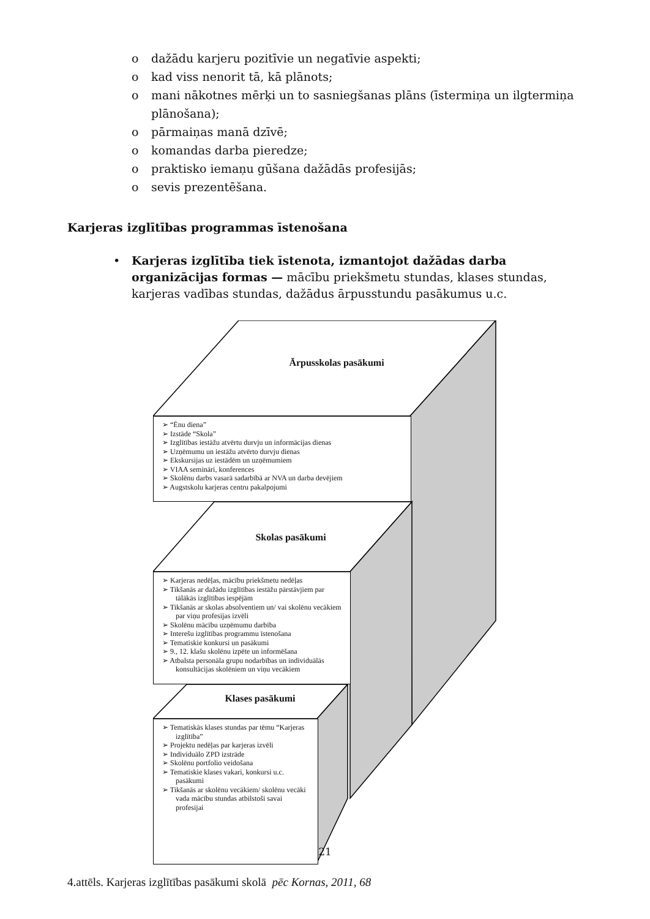o dažādu karjeru pozitīvie un negatīvie aspekti;
o kad viss nenorit tā, kā plānots;
o mani nākotnes mērķi un to sasniegšanas plāns (īstermiņa un ilgtermiņa plānošana);
o pārmaiņas manā dzīvē;
o komandas darba pieredze;
o praktisko iemaņu gūšana dažādās profesijās;
o sevis prezentēšana.
Karjeras izglītības programmas īstenošana
• Karjeras izglītība tiek īstenota, izmantojot dažādas darba organizācijas formas — mācību priekšmetu stundas, klases stundas, karjeras vadības stundas, dažādus ārpusstundu pasākumus u.c.
Ārpusskolas pasākumi
➢ “Ēnu diena”
➢ Izstāde “Skola”
➢ Izglītības iestāžu atvērtu durvju un informācijas dienas
➢ Uzņēmumu un iestāžu atvērto durvju dienas
➢ Ekskursijas uz iestādēm un uzņēmumiem
➢ VIAA semināri, konferences
➢ Skolēnu darbs vasarā sadarbībā ar NVA un darba devējiem
➢ Augstskolu karjeras centru pakalpojumi
Skolas pasākumi
➢ Karjeras nedēļas, mācību priekšmetu nedēļas
➢ Tikšanās ar dažādu izglītības iestāžu pārstāvjiem par tālākās izglītības iespējām
➢ Tikšanās ar skolas absolventiem un/ vai skolēnu vecākiem par viņu profesijas izvēli
➢ Skolēnu mācību uzņēmumu darbība
➢ Interešu izglītības programmu īstenošana
➢ Tematiskie konkursi un pasākumi
➢ 9., 12. klašu skolēnu izpēte un informēšana
➢ Atbalsta personāla grupu nodarbības un individuālās konsultācijas skolēniem un viņu vecākiem
Klases pasākumi
➢ Tematiskās klases stundas par tēmu “Karjeras izglītība”
➢ Projektu nedēļas par karjeras izvēli
➢ Individuālo ZPD izstrāde
➢ Skolēnu portfolio veidošana
➢ Tematiskie klases vakari, konkursi u.c. pasākumi
➢ Tikšanās ar skolēnu vecākiem/ skolēnu vecāki vada mācību stundas atbilstoši savai profesijai
4.attēls. Karjeras izglītības pasākumi skolā pēc Kornas, 2011, 68
21